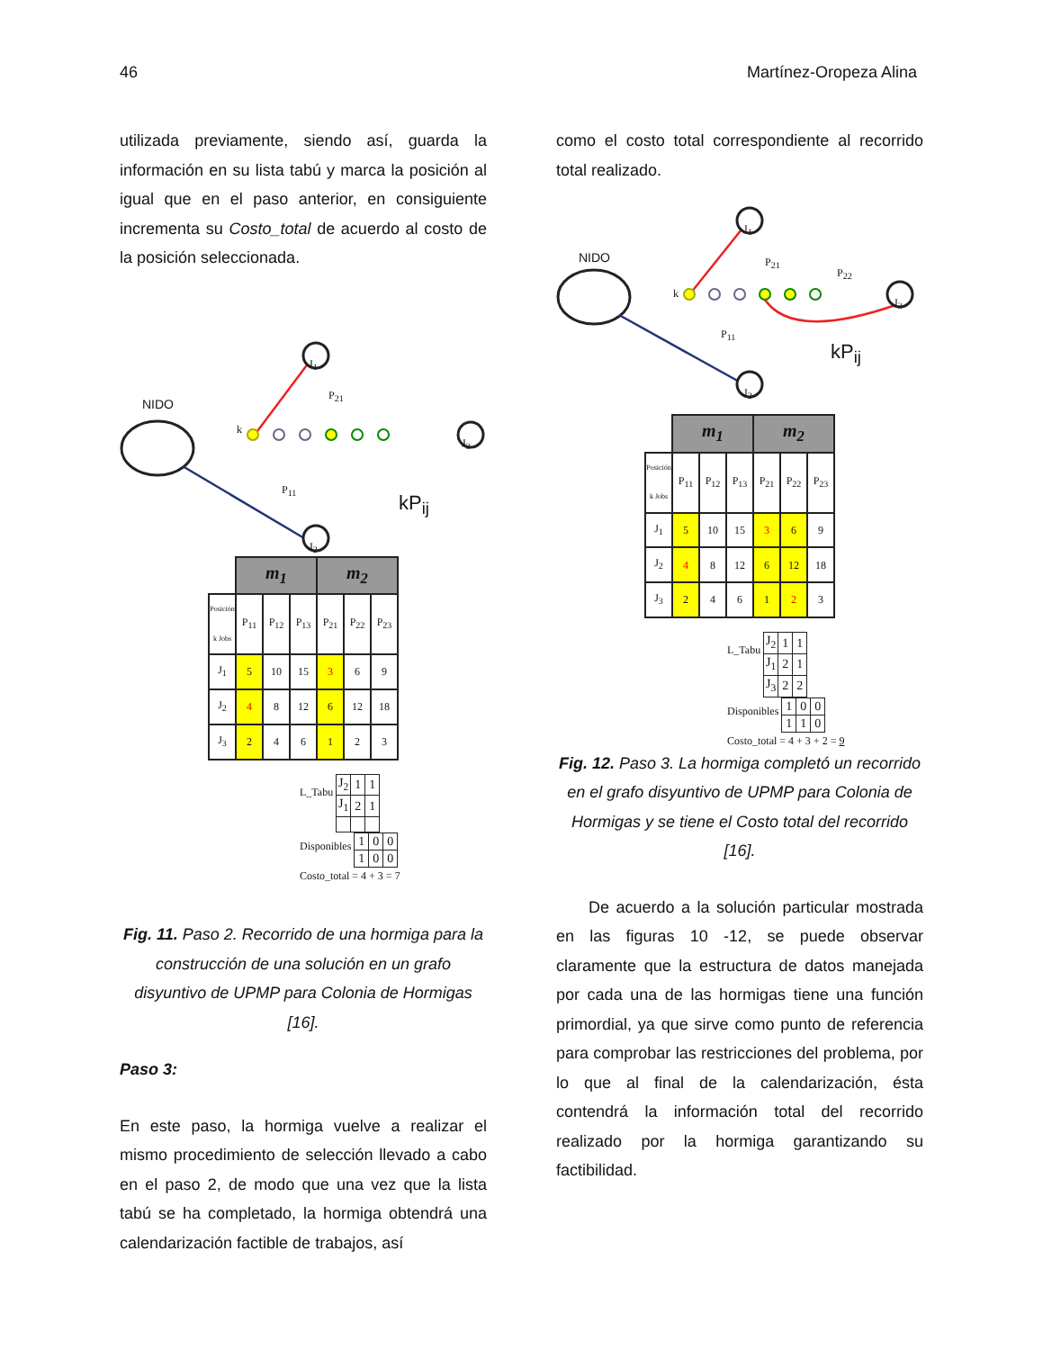46 Martínez-Oropeza Alina
utilizada previamente, siendo así, guarda la información en su lista tabú y marca la posición al igual que en el paso anterior, en consiguiente incrementa su Costo_total de acuerdo al costo de la posición seleccionada.
NIDO
J<sub>1</sub>
P<sub>21</sub>
k
P<sub>11</sub>
J<sub>3</sub>
kP<sub>ij</sub>
J<sub>2</sub>
| | m<sub>1</sub> | | | m<sub>2</sub> | | |
| --- | --- | --- | --- | --- | --- | --- |
| Posición k Jobs | P<sub>11</sub> | P<sub>12</sub> | P<sub>13</sub> | P<sub>21</sub> | P<sub>22</sub> | P<sub>23</sub> |
| J<sub>1</sub> | 5 | 10 | 15 | 3 | 6 | 9 |
| J<sub>2</sub> | 4 | 8 | 12 | 6 | 12 | 18 |
| J<sub>3</sub> | 2 | 4 | 6 | 1 | 2 | 3 |
L_Tabu
| J<sub>2</sub> | 1 | 1 |
| J<sub>1</sub> | 2 | 1 |
Disponibles
| 1 | 0 | 0 |
| 1 | 0 | 0 |
Costo_total = 4 + 3 = 7
Fig. 11. Paso 2. Recorrido de una hormiga para la construcción de una solución en un grafo disyuntivo de UPMP para Colonia de Hormigas [16].
Paso 3:
En este paso, la hormiga vuelve a realizar el mismo procedimiento de selección llevado a cabo en el paso 2, de modo que una vez que la lista tabú se ha completado, la hormiga obtendrá una calendarización factible de trabajos, así
como el costo total correspondiente al recorrido total realizado.
NIDO
J<sub>1</sub>
P<sub>21</sub>
P<sub>22</sub>
k
P<sub>11</sub>
J<sub>3</sub>
kP<sub>ij</sub>
J<sub>2</sub>
| | m<sub>1</sub> | | | m<sub>2</sub> | | |
| --- | --- | --- | --- | --- | --- | --- |
| Posición k Jobs | P<sub>11</sub> | P<sub>12</sub> | P<sub>13</sub> | P<sub>21</sub> | P<sub>22</sub> | P<sub>23</sub> |
| J<sub>1</sub> | 5 | 10 | 15 | 3 | 6 | 9 |
| J<sub>2</sub> | 4 | 8 | 12 | 6 | 12 | 18 |
| J<sub>3</sub> | 2 | 4 | 6 | 1 | 2 | 3 |
L_Tabu
| J<sub>2</sub> | 1 | 1 |
| J<sub>1</sub> | 2 | 1 |
| J<sub>3</sub> | 2 | 2 |
Disponibles
| 1 | 0 | 0 |
| 1 | 1 | 0 |
Costo_total = 4 + 3 + 2 = 9
Fig. 12. Paso 3. La hormiga completó un recorrido en el grafo disyuntivo de UPMP para Colonia de Hormigas y se tiene el Costo total del recorrido [16].
De acuerdo a la solución particular mostrada en las figuras 10 -12, se puede observar claramente que la estructura de datos manejada por cada una de las hormigas tiene una función primordial, ya que sirve como punto de referencia para comprobar las restricciones del problema, por lo que al final de la calendarización, ésta contendrá la información total del recorrido realizado por la hormiga garantizando su factibilidad.